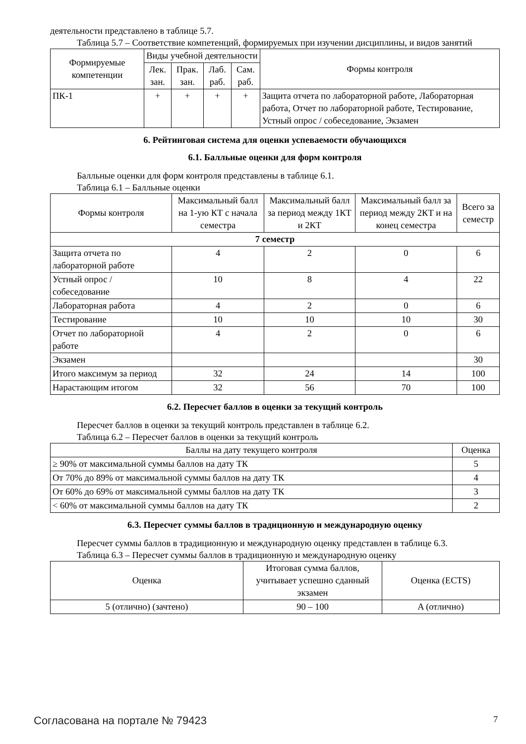деятельности представлено в таблице 5.7.
Таблица 5.7 – Соответствие компетенций, формируемых при изучении дисциплины, и видов занятий
| Формируемые компетенции | Виды учебной деятельности | | | | Формы контроля |
| --- | --- | --- | --- | --- | --- |
| | Лек. зан. | Прак. зан. | Лаб. раб. | Сам. раб. | |
| ПК-1 | + | + | + | + | Защита отчета по лабораторной работе, Лабораторная работа, Отчет по лабораторной работе, Тестирование, Устный опрос / собеседование, Экзамен |
6. Рейтинговая система для оценки успеваемости обучающихся
6.1. Балльные оценки для форм контроля
Балльные оценки для форм контроля представлены в таблице 6.1.
Таблица 6.1 – Балльные оценки
| Формы контроля | Максимальный балл на 1-ую КТ с начала семестра | Максимальный балл за период между 1КТ и 2КТ | Максимальный балл за период между 2КТ и на конец семестра | Всего за семестр |
| --- | --- | --- | --- | --- |
| 7 семестр | | | | |
| Защита отчета по лабораторной работе | 4 | 2 | 0 | 6 |
| Устный опрос / собеседование | 10 | 8 | 4 | 22 |
| Лабораторная работа | 4 | 2 | 0 | 6 |
| Тестирование | 10 | 10 | 10 | 30 |
| Отчет по лабораторной работе | 4 | 2 | 0 | 6 |
| Экзамен | | | | 30 |
| Итого максимум за период | 32 | 24 | 14 | 100 |
| Нарастающим итогом | 32 | 56 | 70 | 100 |
6.2. Пересчет баллов в оценки за текущий контроль
Пересчет баллов в оценки за текущий контроль представлен в таблице 6.2.
Таблица 6.2 – Пересчет баллов в оценки за текущий контроль
| Баллы на дату текущего контроля | Оценка |
| --- | --- |
| ≥ 90% от максимальной суммы баллов на дату ТК | 5 |
| От 70% до 89% от максимальной суммы баллов на дату ТК | 4 |
| От 60% до 69% от максимальной суммы баллов на дату ТК | 3 |
| < 60% от максимальной суммы баллов на дату ТК | 2 |
6.3. Пересчет суммы баллов в традиционную и международную оценку
Пересчет суммы баллов в традиционную и международную оценку представлен в таблице 6.3.
Таблица 6.3 – Пересчет суммы баллов в традиционную и международную оценку
| Оценка | Итоговая сумма баллов, учитывает успешно сданный экзамен | Оценка (ECTS) |
| --- | --- | --- |
| 5 (отлично) (зачтено) | 90 – 100 | A (отлично) |
Согласована на портале № 79423 7